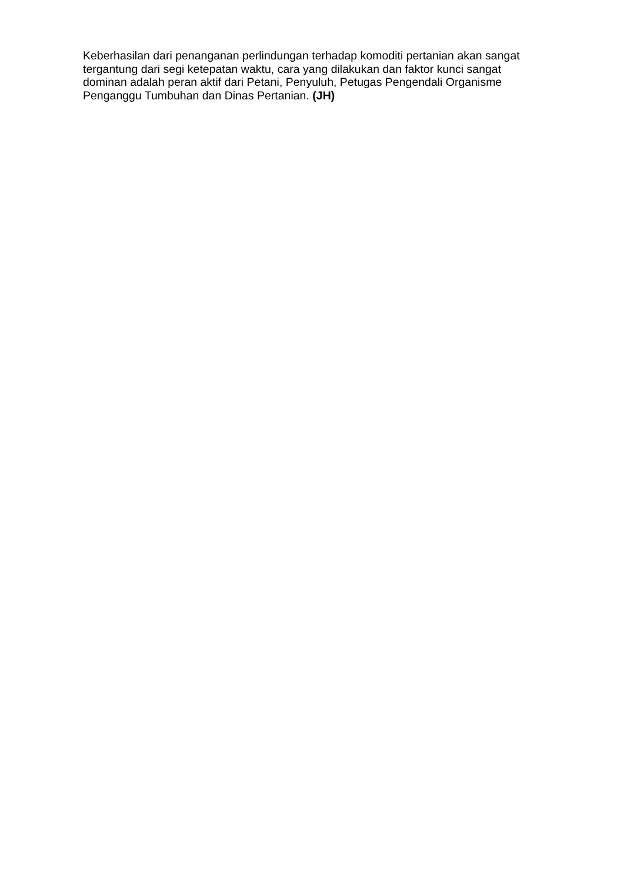Keberhasilan dari penanganan perlindungan terhadap komoditi pertanian akan sangat tergantung dari segi ketepatan waktu, cara yang dilakukan dan faktor kunci sangat dominan adalah peran aktif dari Petani, Penyuluh, Petugas Pengendali Organisme Penganggu Tumbuhan dan Dinas Pertanian. (JH)